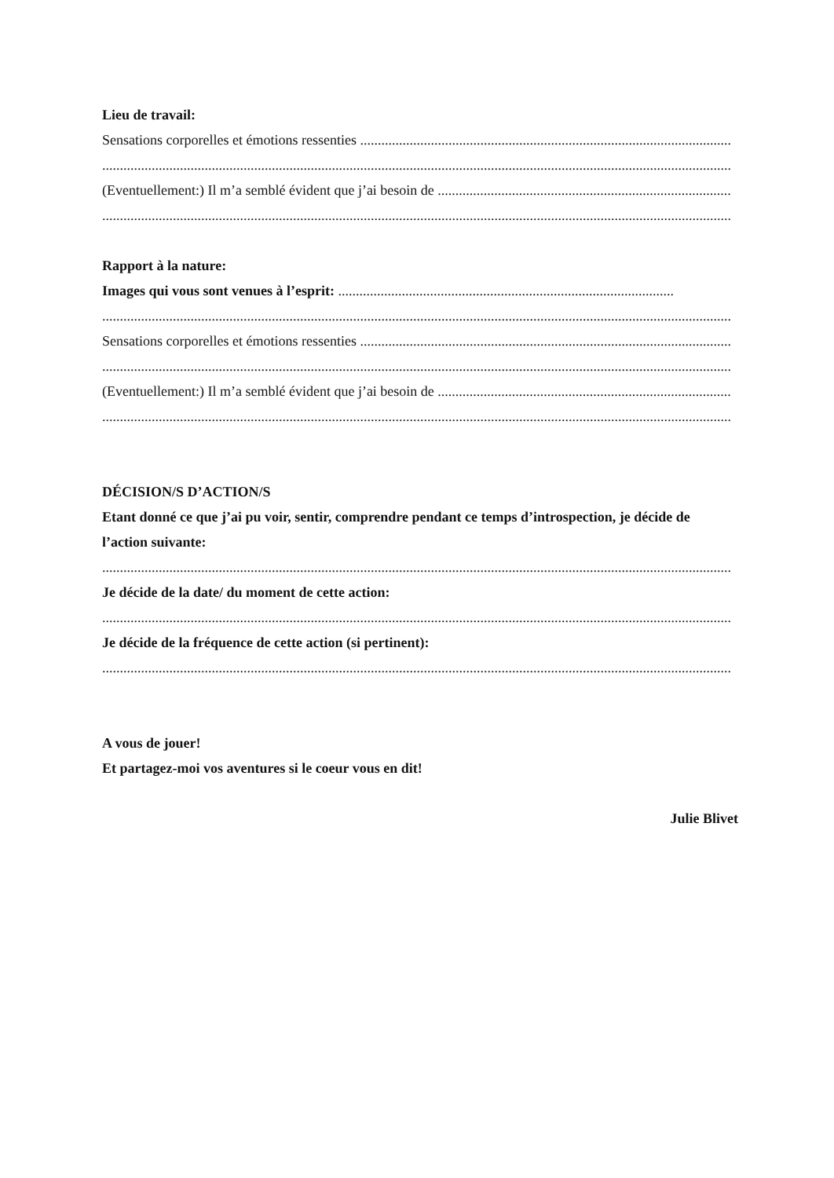Lieu de travail:
Sensations corporelles et émotions ressenties ........................................................................................................................
..............................................................................................................................................................................................
(Eventuellement:) Il m’a semblé évident que j’ai besoin de .........................................................................................
..............................................................................................................................................................................................
Rapport à la nature:
Images qui vous sont venues à l’esprit: ...............................................................................................
..............................................................................................................................................................................................
Sensations corporelles et émotions ressenties ........................................................................................................................
..............................................................................................................................................................................................
(Eventuellement:) Il m’a semblé évident que j’ai besoin de .........................................................................................
..............................................................................................................................................................................................
DÉCISION/S D’ACTION/S
Etant donné ce que j’ai pu voir, sentir, comprendre pendant ce temps d’introspection, je décide de l’action suivante:
..............................................................................................................................................................................................
Je décide de la date/ du moment de cette action:
..............................................................................................................................................................................................
Je décide de la fréquence de cette action (si pertinent):
..............................................................................................................................................................................................
A vous de jouer!
Et partagez-moi vos aventures si le coeur vous en dit!
Julie Blivet